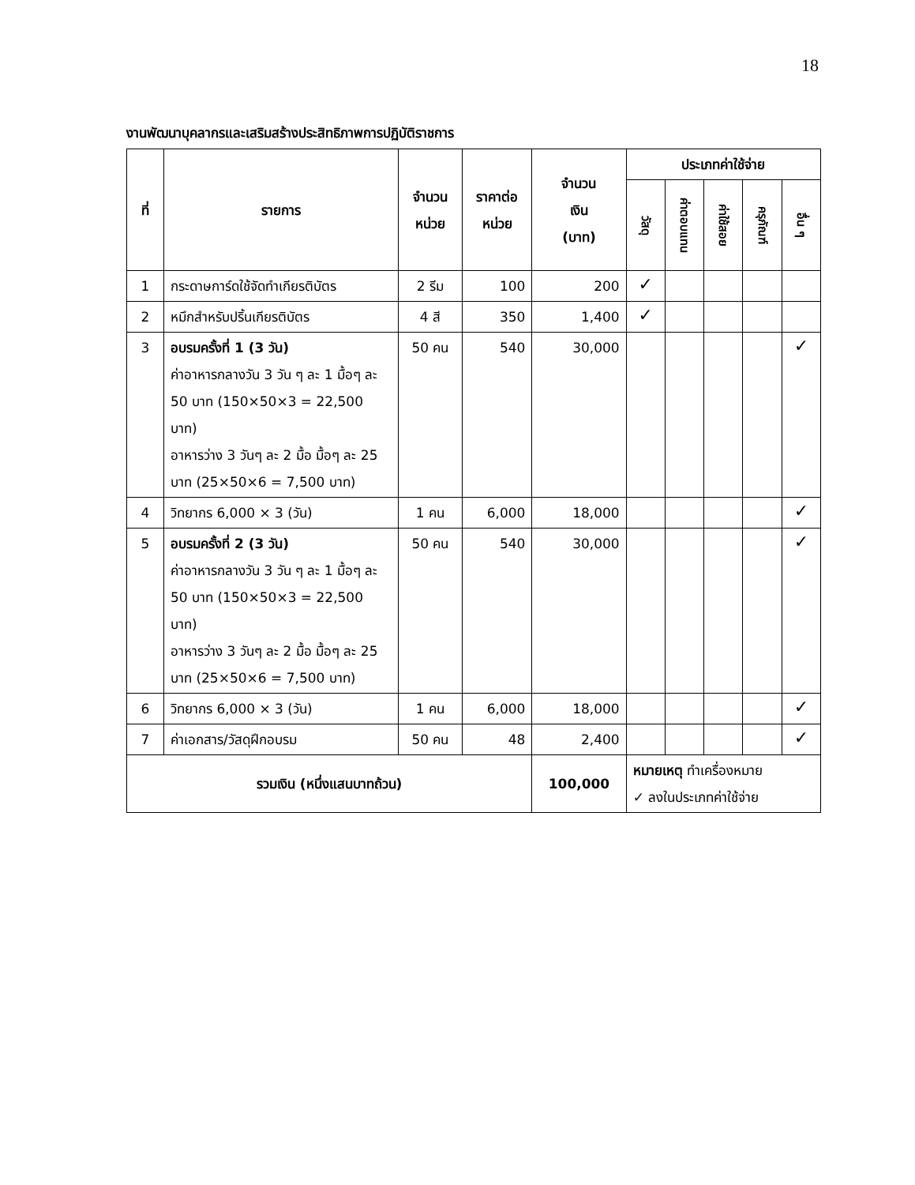18
งานพัฒนาบุคลากรและเสริมสร้างประสิทธิภาพการปฏิบัติราชการ
| ที่ | รายการ | จำนวน หน่วย | ราคาต่อ หน่วย | จำนวน เงิน (บาท) | ประเภทค่าใช้จ่าย | | | | |
| --- | --- | --- | --- | --- | --- | --- | --- | --- | --- |
| | | | | | วัสดุ | ค่าตอบแทน | ค่าใช้สอย | ครุภัณฑ์ | อื่น ๆ |
| 1 | กระดาษการ์ดใช้จัดทำเกียรติบัตร | 2 รีม | 100 | 200 | ✓ | | | | |
| 2 | หมึกสำหรับปริ้นเกียรติบัตร | 4 สี | 350 | 1,400 | ✓ | | | | |
| 3 | อบรมครั้งที่ 1 (3 วัน) ค่าอาหารกลางวัน 3 วัน ๆ ละ 1 มื้อๆ ละ 50 บาท (150×50×3 = 22,500 บาท) อาหารว่าง 3 วันๆ ละ 2 มื้อ มื้อๆ ละ 25 บาท (25×50×6 = 7,500 บาท) | 50 คน | 540 | 30,000 | | | | | ✓ |
| 4 | วิทยากร 6,000 × 3 (วัน) | 1 คน | 6,000 | 18,000 | | | | | ✓ |
| 5 | อบรมครั้งที่ 2 (3 วัน) ค่าอาหารกลางวัน 3 วัน ๆ ละ 1 มื้อๆ ละ 50 บาท (150×50×3 = 22,500 บาท) อาหารว่าง 3 วันๆ ละ 2 มื้อ มื้อๆ ละ 25 บาท (25×50×6 = 7,500 บาท) | 50 คน | 540 | 30,000 | | | | | ✓ |
| 6 | วิทยากร 6,000 × 3 (วัน) | 1 คน | 6,000 | 18,000 | | | | | ✓ |
| 7 | ค่าเอกสาร/วัสดุฝึกอบรม | 50 คน | 48 | 2,400 | | | | | ✓ |
| รวมเงิน (หนึ่งแสนบาทถ้วน) | | | | 100,000 | หมายเหตุ ทำเครื่องหมาย ✓ ลงในประเภทค่าใช้จ่าย | | | | |